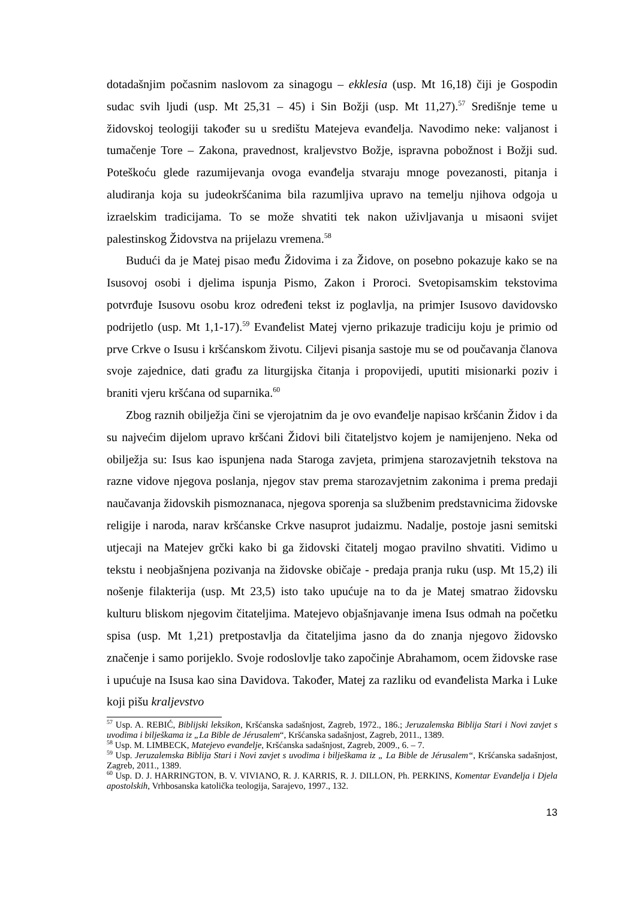dotadašnjim počasnim naslovom za sinagogu – ekklesia (usp. Mt 16,18) čiji je Gospodin sudac svih ljudi (usp. Mt 25,31 – 45) i Sin Božji (usp. Mt 11,27).<sup>57</sup> Središnje teme u židovskoj teologiji također su u središtu Matejeva evanđelja. Navodimo neke: valjanost i tumačenje Tore – Zakona, pravednost, kraljevstvo Božje, ispravna pobožnost i Božji sud. Poteškoću glede razumijevanja ovoga evanđelja stvaraju mnoge povezanosti, pitanja i aludiranja koja su judeokršćanima bila razumljiva upravo na temelju njihova odgoja u izraelskim tradicijama. To se može shvatiti tek nakon uživljavanja u misaoni svijet palestinskog Židovstva na prijelazu vremena.<sup>58</sup>
Budući da je Matej pisao među Židovima i za Židove, on posebno pokazuje kako se na Isusovoj osobi i djelima ispunja Pismo, Zakon i Proroci. Svetopisamskim tekstovima potvrđuje Isusovu osobu kroz određeni tekst iz poglavlja, na primjer Isusovo davidovsko podrijetlo (usp. Mt 1,1-17).<sup>59</sup> Evanđelist Matej vjerno prikazuje tradiciju koju je primio od prve Crkve o Isusu i kršćanskom životu. Ciljevi pisanja sastoje mu se od poučavanja članova svoje zajednice, dati građu za liturgijska čitanja i propovijedi, uputiti misionarki poziv i braniti vjeru kršćana od suparnika.<sup>60</sup>
Zbog raznih obilježja čini se vjerojatnim da je ovo evanđelje napisao kršćanin Židov i da su najvećim dijelom upravo kršćani Židovi bili čitateljstvo kojem je namijenjeno. Neka od obilježja su: Isus kao ispunjena nada Staroga zavjeta, primjena starozavjetnih tekstova na razne vidove njegova poslanja, njegov stav prema starozavjetnim zakonima i prema predaji naučavanja židovskih pismoznanaca, njegova sporenja sa službenim predstavnicima židovske religije i naroda, narav kršćanske Crkve nasuprot judaizmu. Nadalje, postoje jasni semitski utjecaji na Matejev grčki kako bi ga židovski čitatelj mogao pravilno shvatiti. Vidimo u tekstu i neobjašnjena pozivanja na židovske običaje - predaja pranja ruku (usp. Mt 15,2) ili nošenje filakterija (usp. Mt 23,5) isto tako upućuje na to da je Matej smatrao židovsku kulturu bliskom njegovim čitateljima. Matejevo objašnjavanje imena Isus odmah na početku spisa (usp. Mt 1,21) pretpostavlja da čitateljima jasno da do znanja njegovo židovsko značenje i samo porijeklo. Svoje rodoslovlje tako započinje Abrahamom, ocem židovske rase i upućuje na Isusa kao sina Davidova. Također, Matej za razliku od evanđelista Marka i Luke koji pišu kraljevstvo
<sup>57</sup> Usp. A. REBIĆ, Biblijski leksikon, Kršćanska sadašnjost, Zagreb, 1972., 186.; Jeruzalemska Biblija Stari i Novi zavjet s uvodima i bilješkama iz „La Bible de Jérusalem“, Kršćanska sadašnjost, Zagreb, 2011., 1389.
<sup>58</sup> Usp. M. LIMBECK, Matejevo evanđelje, Kršćanska sadašnjost, Zagreb, 2009., 6. – 7.
<sup>59</sup> Usp. Jeruzalemska Biblija Stari i Novi zavjet s uvodima i bilješkama iz „ La Bible de Jérusalem“, Kršćanska sadašnjost, Zagreb, 2011., 1389.
<sup>60</sup> Usp. D. J. HARRINGTON, B. V. VIVIANO, R. J. KARRIS, R. J. DILLON, Ph. PERKINS, Komentar Evanđelja i Djela apostolskih, Vrhbosanska katolička teologija, Sarajevo, 1997., 132.
13